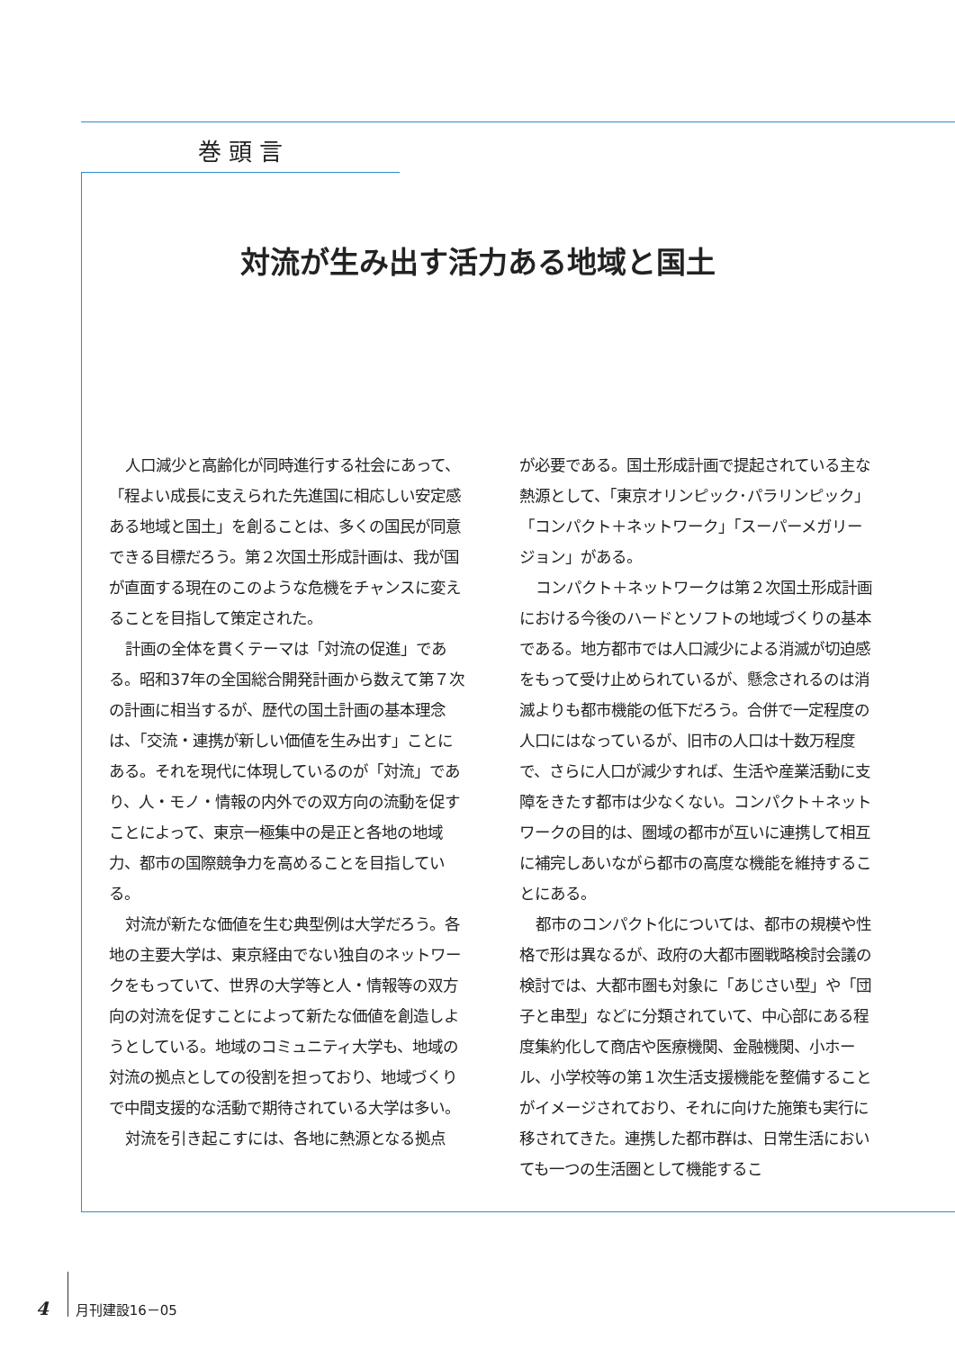巻頭言
対流が生み出す活力ある地域と国土
人口減少と高齢化が同時進行する社会にあって、「程よい成長に支えられた先進国に相応しい安定感ある地域と国土」を創ることは、多くの国民が同意できる目標だろう。第２次国土形成計画は、我が国が直面する現在のこのような危機をチャンスに変えることを目指して策定された。
計画の全体を貫くテーマは「対流の促進」である。昭和37年の全国総合開発計画から数えて第７次の計画に相当するが、歴代の国土計画の基本理念は、「交流・連携が新しい価値を生み出す」ことにある。それを現代に体現しているのが「対流」であり、人・モノ・情報の内外での双方向の流動を促すことによって、東京一極集中の是正と各地の地域力、都市の国際競争力を高めることを目指している。
対流が新たな価値を生む典型例は大学だろう。各地の主要大学は、東京経由でない独自のネットワークをもっていて、世界の大学等と人・情報等の双方向の対流を促すことによって新たな価値を創造しようとしている。地域のコミュニティ大学も、地域の対流の拠点としての役割を担っており、地域づくりで中間支援的な活動で期待されている大学は多い。
対流を引き起こすには、各地に熱源となる拠点
が必要である。国土形成計画で提起されている主な熱源として、「東京オリンピック･パラリンピック」「コンパクト＋ネットワーク」「スーパーメガリージョン」がある。
コンパクト＋ネットワークは第２次国土形成計画における今後のハードとソフトの地域づくりの基本である。地方都市では人口減少による消滅が切迫感をもって受け止められているが、懸念されるのは消滅よりも都市機能の低下だろう。合併で一定程度の人口にはなっているが、旧市の人口は十数万程度で、さらに人口が減少すれば、生活や産業活動に支障をきたす都市は少なくない。コンパクト＋ネットワークの目的は、圏域の都市が互いに連携して相互に補完しあいながら都市の高度な機能を維持することにある。
都市のコンパクト化については、都市の規模や性格で形は異なるが、政府の大都市圏戦略検討会議の検討では、大都市圏も対象に「あじさい型」や「団子と串型」などに分類されていて、中心部にある程度集約化して商店や医療機関、金融機関、小ホール、小学校等の第１次生活支援機能を整備することがイメージされており、それに向けた施策も実行に移されてきた。連携した都市群は、日常生活においても一つの生活圏として機能するこ
4 月刊建設16－05